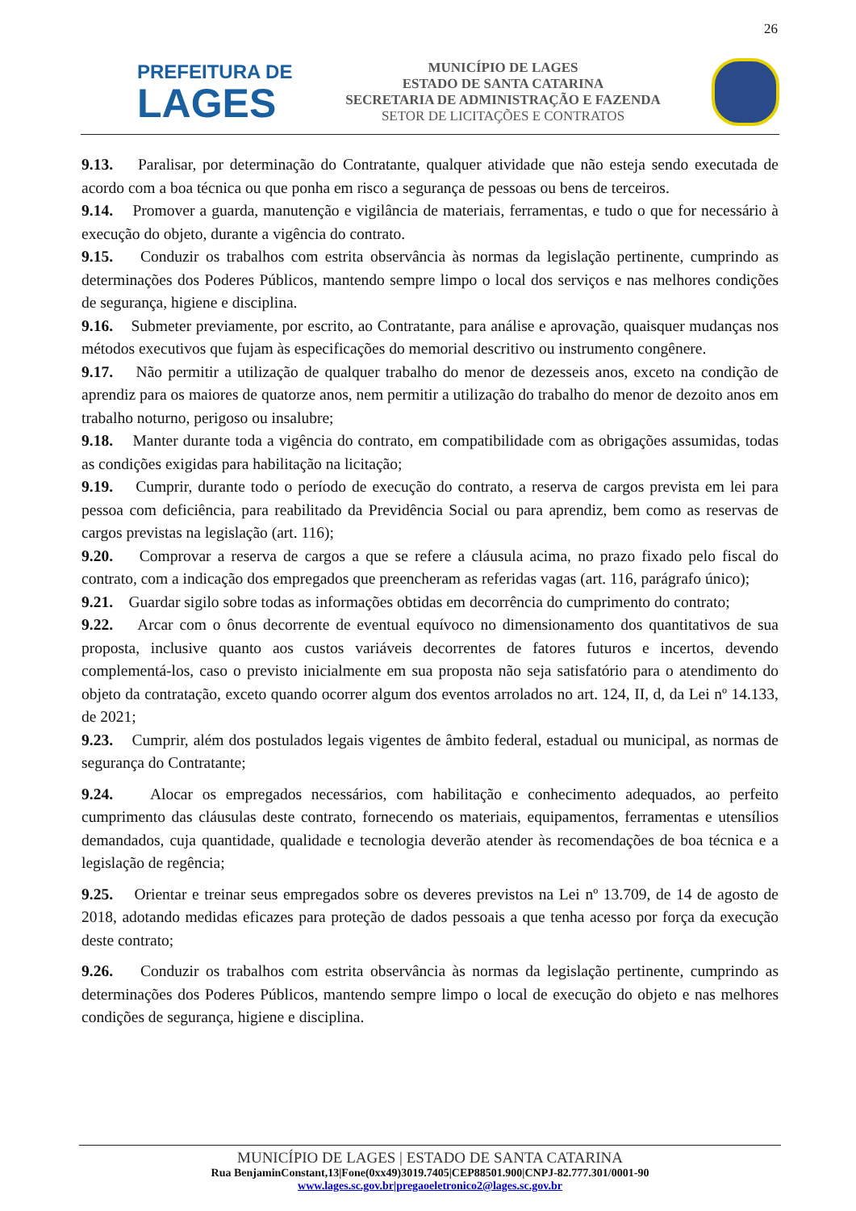26
PREFEITURA DE
LAGES
MUNICÍPIO DE LAGES
ESTADO DE SANTA CATARINA
SECRETARIA DE ADMINISTRAÇÃO E FAZENDA
SETOR DE LICITAÇÕES E CONTRATOS
9.13. Paralisar, por determinação do Contratante, qualquer atividade que não esteja sendo executada de acordo com a boa técnica ou que ponha em risco a segurança de pessoas ou bens de terceiros.
9.14. Promover a guarda, manutenção e vigilância de materiais, ferramentas, e tudo o que for necessário à execução do objeto, durante a vigência do contrato.
9.15. Conduzir os trabalhos com estrita observância às normas da legislação pertinente, cumprindo as determinações dos Poderes Públicos, mantendo sempre limpo o local dos serviços e nas melhores condições de segurança, higiene e disciplina.
9.16. Submeter previamente, por escrito, ao Contratante, para análise e aprovação, quaisquer mudanças nos métodos executivos que fujam às especificações do memorial descritivo ou instrumento congênere.
9.17. Não permitir a utilização de qualquer trabalho do menor de dezesseis anos, exceto na condição de aprendiz para os maiores de quatorze anos, nem permitir a utilização do trabalho do menor de dezoito anos em trabalho noturno, perigoso ou insalubre;
9.18. Manter durante toda a vigência do contrato, em compatibilidade com as obrigações assumidas, todas as condições exigidas para habilitação na licitação;
9.19. Cumprir, durante todo o período de execução do contrato, a reserva de cargos prevista em lei para pessoa com deficiência, para reabilitado da Previdência Social ou para aprendiz, bem como as reservas de cargos previstas na legislação (art. 116);
9.20. Comprovar a reserva de cargos a que se refere a cláusula acima, no prazo fixado pelo fiscal do contrato, com a indicação dos empregados que preencheram as referidas vagas (art. 116, parágrafo único);
9.21. Guardar sigilo sobre todas as informações obtidas em decorrência do cumprimento do contrato;
9.22. Arcar com o ônus decorrente de eventual equívoco no dimensionamento dos quantitativos de sua proposta, inclusive quanto aos custos variáveis decorrentes de fatores futuros e incertos, devendo complementá-los, caso o previsto inicialmente em sua proposta não seja satisfatório para o atendimento do objeto da contratação, exceto quando ocorrer algum dos eventos arrolados no art. 124, II, d, da Lei nº 14.133, de 2021;
9.23. Cumprir, além dos postulados legais vigentes de âmbito federal, estadual ou municipal, as normas de segurança do Contratante;
9.24. Alocar os empregados necessários, com habilitação e conhecimento adequados, ao perfeito cumprimento das cláusulas deste contrato, fornecendo os materiais, equipamentos, ferramentas e utensílios demandados, cuja quantidade, qualidade e tecnologia deverão atender às recomendações de boa técnica e a legislação de regência;
9.25. Orientar e treinar seus empregados sobre os deveres previstos na Lei nº 13.709, de 14 de agosto de 2018, adotando medidas eficazes para proteção de dados pessoais a que tenha acesso por força da execução deste contrato;
9.26. Conduzir os trabalhos com estrita observância às normas da legislação pertinente, cumprindo as determinações dos Poderes Públicos, mantendo sempre limpo o local de execução do objeto e nas melhores condições de segurança, higiene e disciplina.
MUNICÍPIO DE LAGES | ESTADO DE SANTA CATARINA
Rua BenjaminConstant,13|Fone(0xx49)3019.7405|CEP88501.900|CNPJ-82.777.301/0001-90
www.lages.sc.gov.br|pregaoeletronico2@lages.sc.gov.br